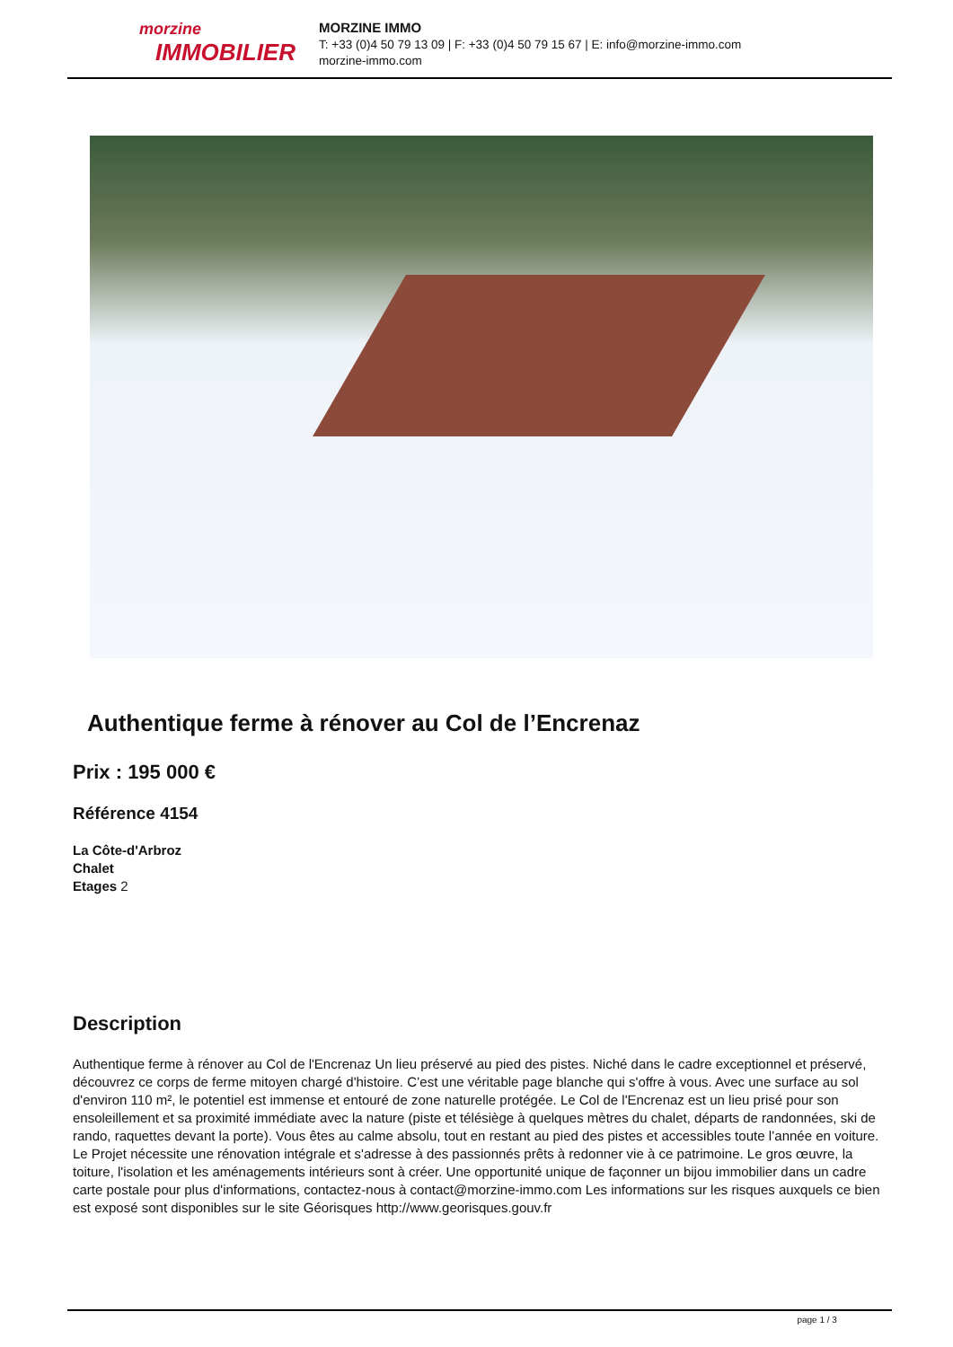morzine
IMMOBILIER
MORZINE IMMO
T: +33 (0)4 50 79 13 09 | F: +33 (0)4 50 79 15 67 | E: info@morzine-immo.com
morzine-immo.com
Authentique ferme à rénover au Col de l’Encrenaz
Prix : 195 000 €
Référence 4154
La Côte-d'Arbroz
Chalet
Etages 2
Description
Authentique ferme à rénover au Col de l'Encrenaz Un lieu préservé au pied des pistes. Niché dans le cadre exceptionnel et préservé, découvrez ce corps de ferme mitoyen chargé d'histoire. C’est une véritable page blanche qui s'offre à vous. Avec une surface au sol d'environ 110 m², le potentiel est immense et entouré de zone naturelle protégée. Le Col de l'Encrenaz est un lieu prisé pour son ensoleillement et sa proximité immédiate avec la nature (piste et télésiège à quelques mètres du chalet, départs de randonnées, ski de rando, raquettes devant la porte). Vous êtes au calme absolu, tout en restant au pied des pistes et accessibles toute l’année en voiture. Le Projet nécessite une rénovation intégrale et s'adresse à des passionnés prêts à redonner vie à ce patrimoine. Le gros œuvre, la toiture, l'isolation et les aménagements intérieurs sont à créer. Une opportunité unique de façonner un bijou immobilier dans un cadre carte postale pour plus d'informations, contactez-nous à contact@morzine-immo.com Les informations sur les risques auxquels ce bien est exposé sont disponibles sur le site Géorisques http://www.georisques.gouv.fr
page 1 / 3